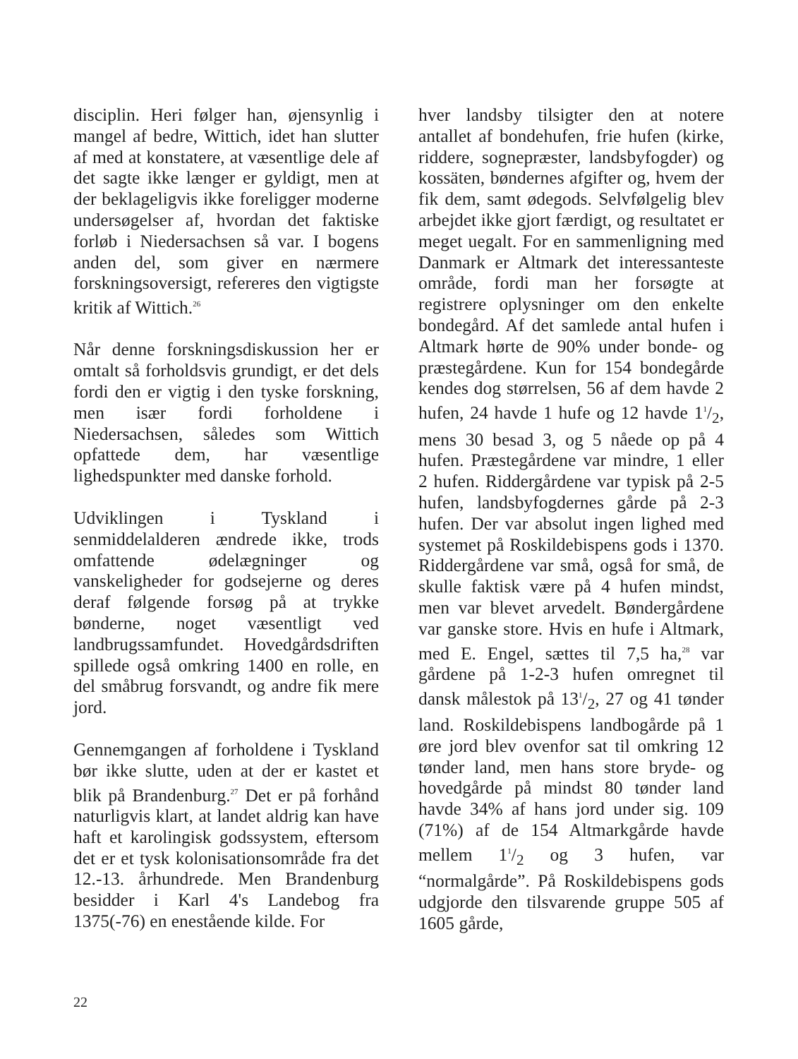disciplin. Heri følger han, øjensynlig i mangel af bedre, Wittich, idet han slutter af med at konstatere, at væsentlige dele af det sagte ikke længer er gyldigt, men at der beklageligvis ikke foreligger moderne undersøgelser af, hvordan det faktiske forløb i Niedersachsen så var. I bogens anden del, som giver en nærmere forskningsoversigt, refereres den vigtigste kritik af Wittich.<sup>26</sup>
Når denne forskningsdiskussion her er omtalt så forholdsvis grundigt, er det dels fordi den er vigtig i den tyske forskning, men især fordi forholdene i Niedersachsen, således som Wittich opfattede dem, har væsentlige lighedspunkter med danske forhold.
Udviklingen i Tyskland i senmiddelalderen ændrede ikke, trods omfattende ødelægninger og vanskeligheder for godsejerne og deres deraf følgende forsøg på at trykke bønderne, noget væsentligt ved landbrugssamfundet. Hovedgårdsdriften spillede også omkring 1400 en rolle, en del småbrug forsvandt, og andre fik mere jord.
Gennemgangen af forholdene i Tyskland bør ikke slutte, uden at der er kastet et blik på Brandenburg.<sup>27</sup> Det er på forhånd naturligvis klart, at landet aldrig kan have haft et karolingisk godssystem, eftersom det er et tysk kolonisationsområde fra det 12.-13. århundrede. Men Brandenburg besidder i Karl 4's Landebog fra 1375(-76) en enestående kilde. For
hver landsby tilsigter den at notere antallet af bondehufen, frie hufen (kirke, riddere, sognepræster, landsbyfogder) og kossäten, bøndernes afgifter og, hvem der fik dem, samt ødegods. Selvfølgelig blev arbejdet ikke gjort færdigt, og resultatet er meget uegalt. For en sammenligning med Danmark er Altmark det interessanteste område, fordi man her forsøgte at registrere oplysninger om den enkelte bondegård. Af det samlede antal hufen i Altmark hørte de 90% under bonde- og præstegårdene. Kun for 154 bondegårde kendes dog størrelsen, 56 af dem havde 2 hufen, 24 havde 1 hufe og 12 havde 11/2, mens 30 besad 3, og 5 nåede op på 4 hufen. Præstegårdene var mindre, 1 eller 2 hufen. Riddergårdene var typisk på 2-5 hufen, landsbyfogdernes gårde på 2-3 hufen. Der var absolut ingen lighed med systemet på Roskildebispens gods i 1370. Riddergårdene var små, også for små, de skulle faktisk være på 4 hufen mindst, men var blevet arvedelt. Bøndergårdene var ganske store. Hvis en hufe i Altmark, med E. Engel, sættes til 7,5 ha,<sup>28</sup> var gårdene på 1-2-3 hufen omregnet til dansk målestok på 131/2, 27 og 41 tønder land. Roskildebispens landbogårde på 1 øre jord blev ovenfor sat til omkring 12 tønder land, men hans store bryde- og hovedgårde på mindst 80 tønder land havde 34% af hans jord under sig. 109 (71%) af de 154 Altmarkgårde havde mellem 11/2 og 3 hufen, var “normalgårde”. På Roskildebispens gods udgjorde den tilsvarende gruppe 505 af 1605 gårde,
22